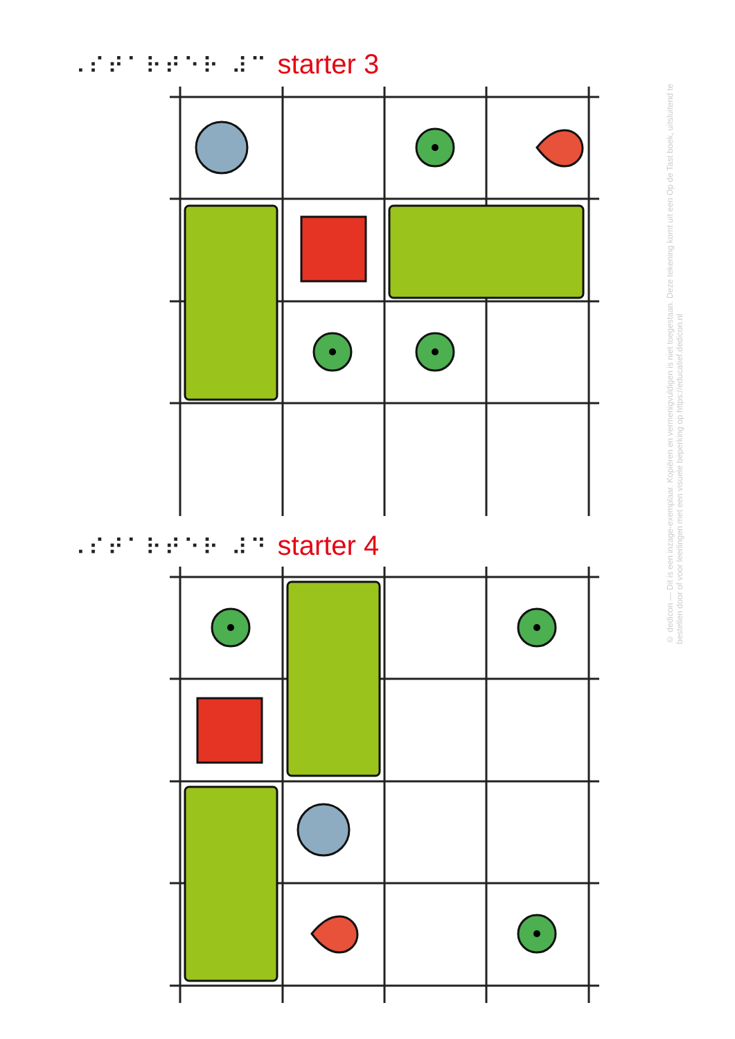⠠⠎⠞⠁⠗⠞⠑⠗ ⠼⠉ starter 3
⠠⠎⠞⠁⠗⠞⠑⠗ ⠼⠙ starter 4
© dedicon — Dit is een inzage-exemplaar. Kopiëren en vermenigvuldigen is niet toegestaan. Deze tekening komt uit een Op de Tast boek, uitsluitend te bestellen door of voor leerlingen met een visuele beperking op https://educatief.dedicon.nl